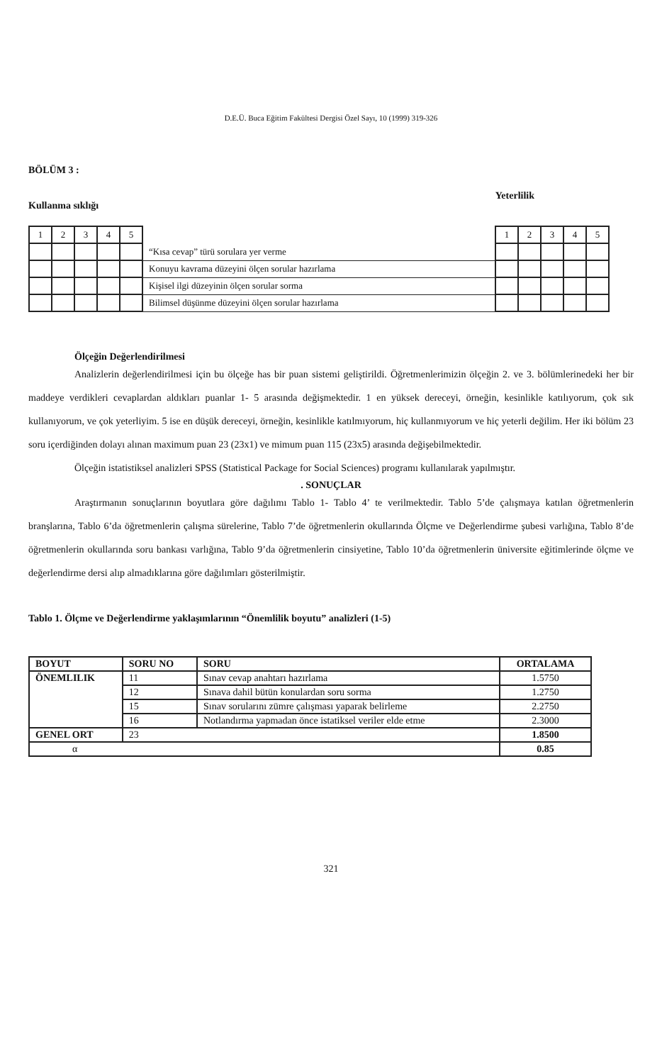D.E.Ü. Buca Eğitim Fakültesi Dergisi Özel Sayı, 10 (1999) 319-326
BÖLÜM 3 :
Kullanma sıklığı Yeterlilik
| 1 | 2 | 3 | 4 | 5 | | 1 | 2 | 3 | 4 | 5 |
| | | | | | “Kısa cevap” türü sorulara yer verme | | | | | |
| | | | | | Konuyu kavrama düzeyini ölçen sorular hazırlama | | | | | |
| | | | | | Kişisel ilgi düzeyinin ölçen sorular sorma | | | | | |
| | | | | | Bilimsel düşünme düzeyini ölçen sorular hazırlama | | | | | |
Ölçeğin Değerlendirilmesi
Analizlerin değerlendirilmesi için bu ölçeğe has bir puan sistemi geliştirildi. Öğretmenlerimizin ölçeğin 2. ve 3. bölümlerinedeki her bir maddeye verdikleri cevaplardan aldıkları puanlar 1- 5 arasında değişmektedir. 1 en yüksek dereceyi, örneğin, kesinlikle katılıyorum, çok sık kullanıyorum, ve çok yeterliyim. 5 ise en düşük dereceyi, örneğin, kesinlikle katılmıyorum, hiç kullanmıyorum ve hiç yeterli değilim. Her iki bölüm 23 soru içerdiğinden dolayı alınan maximum puan 23 (23x1) ve mimum puan 115 (23x5) arasında değişebilmektedir.
Ölçeğin istatistiksel analizleri SPSS (Statistical Package for Social Sciences) programı kullanılarak yapılmıştır.
. SONUÇLAR
Araştırmanın sonuçlarının boyutlara göre dağılımı Tablo 1- Tablo 4’ te verilmektedir. Tablo 5’de çalışmaya katılan öğretmenlerin branşlarına, Tablo 6’da öğretmenlerin çalışma sürelerine, Tablo 7’de öğretmenlerin okullarında Ölçme ve Değerlendirme şubesi varlığına, Tablo 8’de öğretmenlerin okullarında soru bankası varlığına, Tablo 9’da öğretmenlerin cinsiyetine, Tablo 10’da öğretmenlerin üniversite eğitimlerinde ölçme ve değerlendirme dersi alıp almadıklarına göre dağılımları gösterilmiştir.
Tablo 1. Ölçme ve Değerlendirme yaklaşımlarının “Önemlilik boyutu” analizleri (1-5)
| BOYUT | SORU NO | SORU | ORTALAMA |
| --- | --- | --- | --- |
| ÖNEMLILIK | 11 | Sınav cevap anahtarı hazırlama | 1.5750 |
| | 12 | Sınava dahil bütün konulardan soru sorma | 1.2750 |
| | 15 | Sınav sorularını zümre çalışması yaparak belirleme | 2.2750 |
| | 16 | Notlandırma yapmadan önce istatiksel veriler elde etme | 2.3000 |
| GENEL ORT | 23 | | 1.8500 |
| α | | | 0.85 |
321